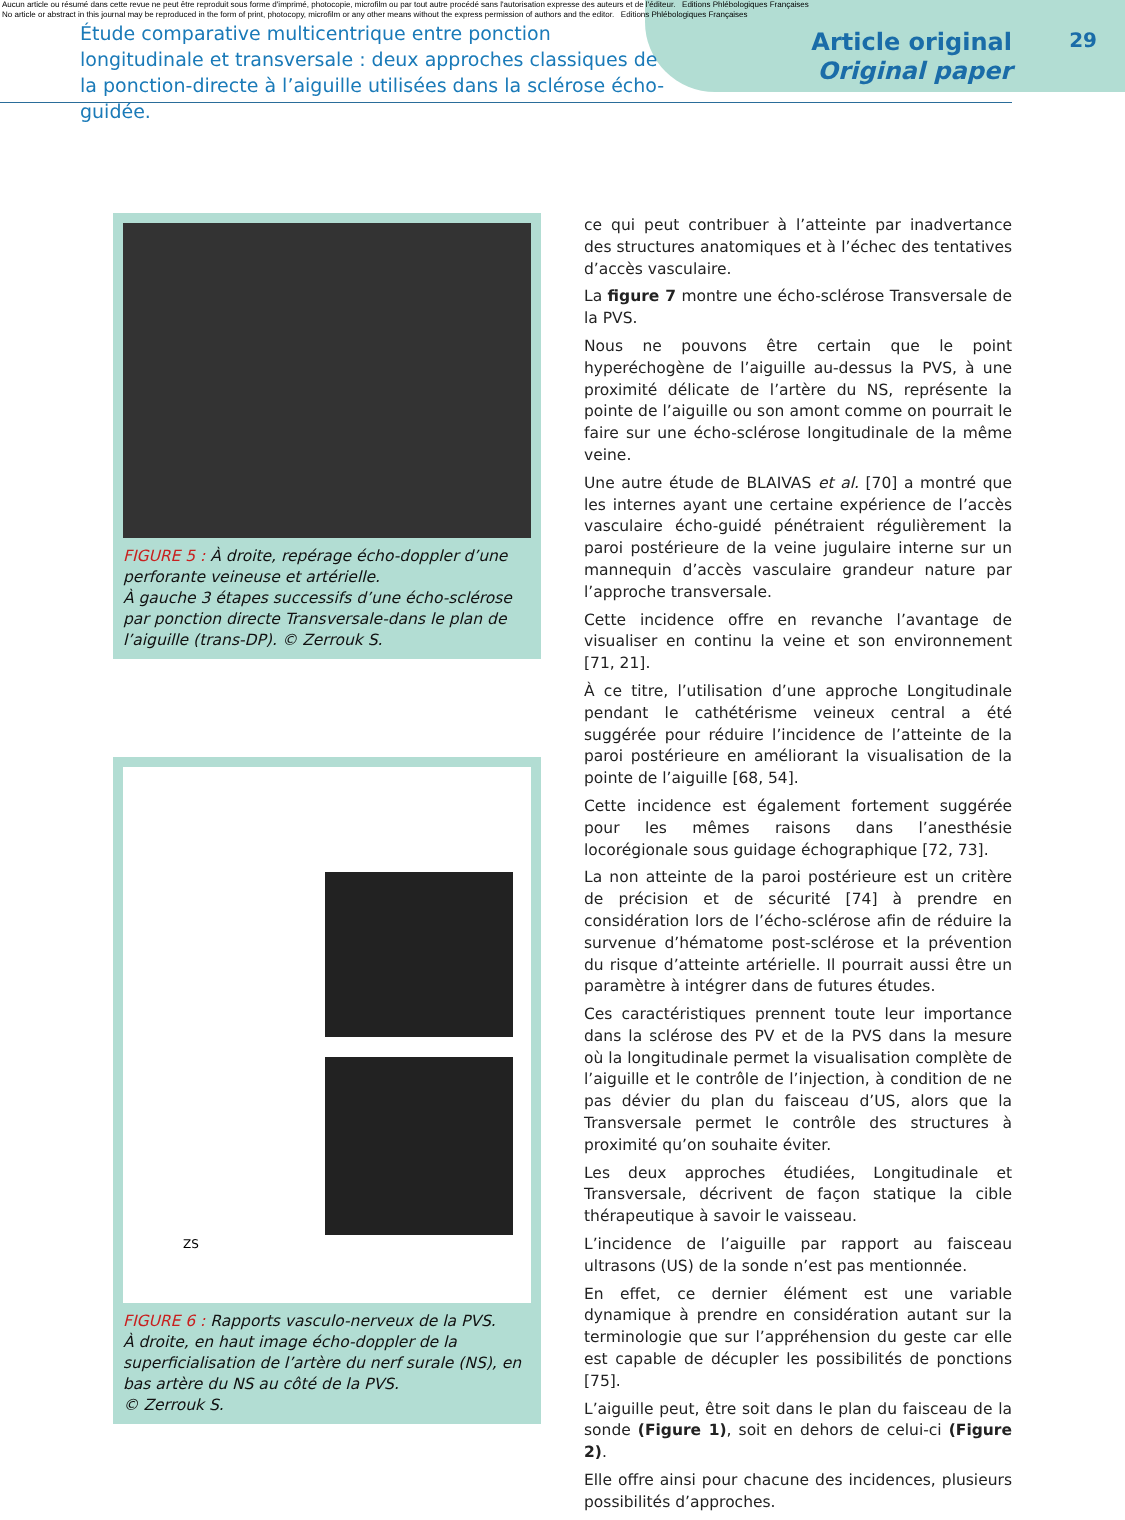Aucun article ou résumé dans cette revue ne peut être reproduit sous forme d'imprimé, photocopie, microfilm ou par tout autre procédé sans l'autorisation expresse des auteurs et de l'éditeur. Editions Phlébologiques Françaises
No article or abstract in this journal may be reproduced in the form of print, photocopy, microfilm or any other means without the express permission of authors and the editor. Editions Phlébologiques Françaises
Étude comparative multicentrique entre ponction longitudinale et transversale : deux approches classiques de la ponction-directe à l’aiguille utilisées dans la sclérose écho-guidée.
Article original
Original paper
29
FIGURE 5 : À droite, repérage écho-doppler d’une perforante veineuse et artérielle.
À gauche 3 étapes successifs d’une écho-sclérose par ponction directe Transversale-dans le plan de l’aiguille (trans-DP). © Zerrouk S.
ZS
FIGURE 6 : Rapports vasculo-nerveux de la PVS.
À droite, en haut image écho-doppler de la superficialisation de l’artère du nerf surale (NS), en bas artère du NS au côté de la PVS.
© Zerrouk S.
ce qui peut contribuer à l’atteinte par inadvertance des structures anatomiques et à l’échec des tentatives d’accès vasculaire.
La figure 7 montre une écho-sclérose Transversale de la PVS.
Nous ne pouvons être certain que le point hyperéchogène de l’aiguille au-dessus la PVS, à une proximité délicate de l’artère du NS, représente la pointe de l’aiguille ou son amont comme on pourrait le faire sur une écho-sclérose longitudinale de la même veine.
Une autre étude de BLAIVAS et al. [70] a montré que les internes ayant une certaine expérience de l’accès vasculaire écho-guidé pénétraient régulièrement la paroi postérieure de la veine jugulaire interne sur un mannequin d’accès vasculaire grandeur nature par l’approche transversale.
Cette incidence offre en revanche l’avantage de visualiser en continu la veine et son environnement [71, 21].
À ce titre, l’utilisation d’une approche Longitudinale pendant le cathétérisme veineux central a été suggérée pour réduire l’incidence de l’atteinte de la paroi postérieure en améliorant la visualisation de la pointe de l’aiguille [68, 54].
Cette incidence est également fortement suggérée pour les mêmes raisons dans l’anesthésie locorégionale sous guidage échographique [72, 73].
La non atteinte de la paroi postérieure est un critère de précision et de sécurité [74] à prendre en considération lors de l’écho-sclérose afin de réduire la survenue d’hématome post-sclérose et la prévention du risque d’atteinte artérielle. Il pourrait aussi être un paramètre à intégrer dans de futures études.
Ces caractéristiques prennent toute leur importance dans la sclérose des PV et de la PVS dans la mesure où la longitudinale permet la visualisation complète de l’aiguille et le contrôle de l’injection, à condition de ne pas dévier du plan du faisceau d’US, alors que la Transversale permet le contrôle des structures à proximité qu’on souhaite éviter.
Les deux approches étudiées, Longitudinale et Transversale, décrivent de façon statique la cible thérapeutique à savoir le vaisseau.
L’incidence de l’aiguille par rapport au faisceau ultrasons (US) de la sonde n’est pas mentionnée.
En effet, ce dernier élément est une variable dynamique à prendre en considération autant sur la terminologie que sur l’appréhension du geste car elle est capable de décupler les possibilités de ponctions [75].
L’aiguille peut, être soit dans le plan du faisceau de la sonde (Figure 1), soit en dehors de celui-ci (Figure 2).
Elle offre ainsi pour chacune des incidences, plusieurs possibilités d’approches.